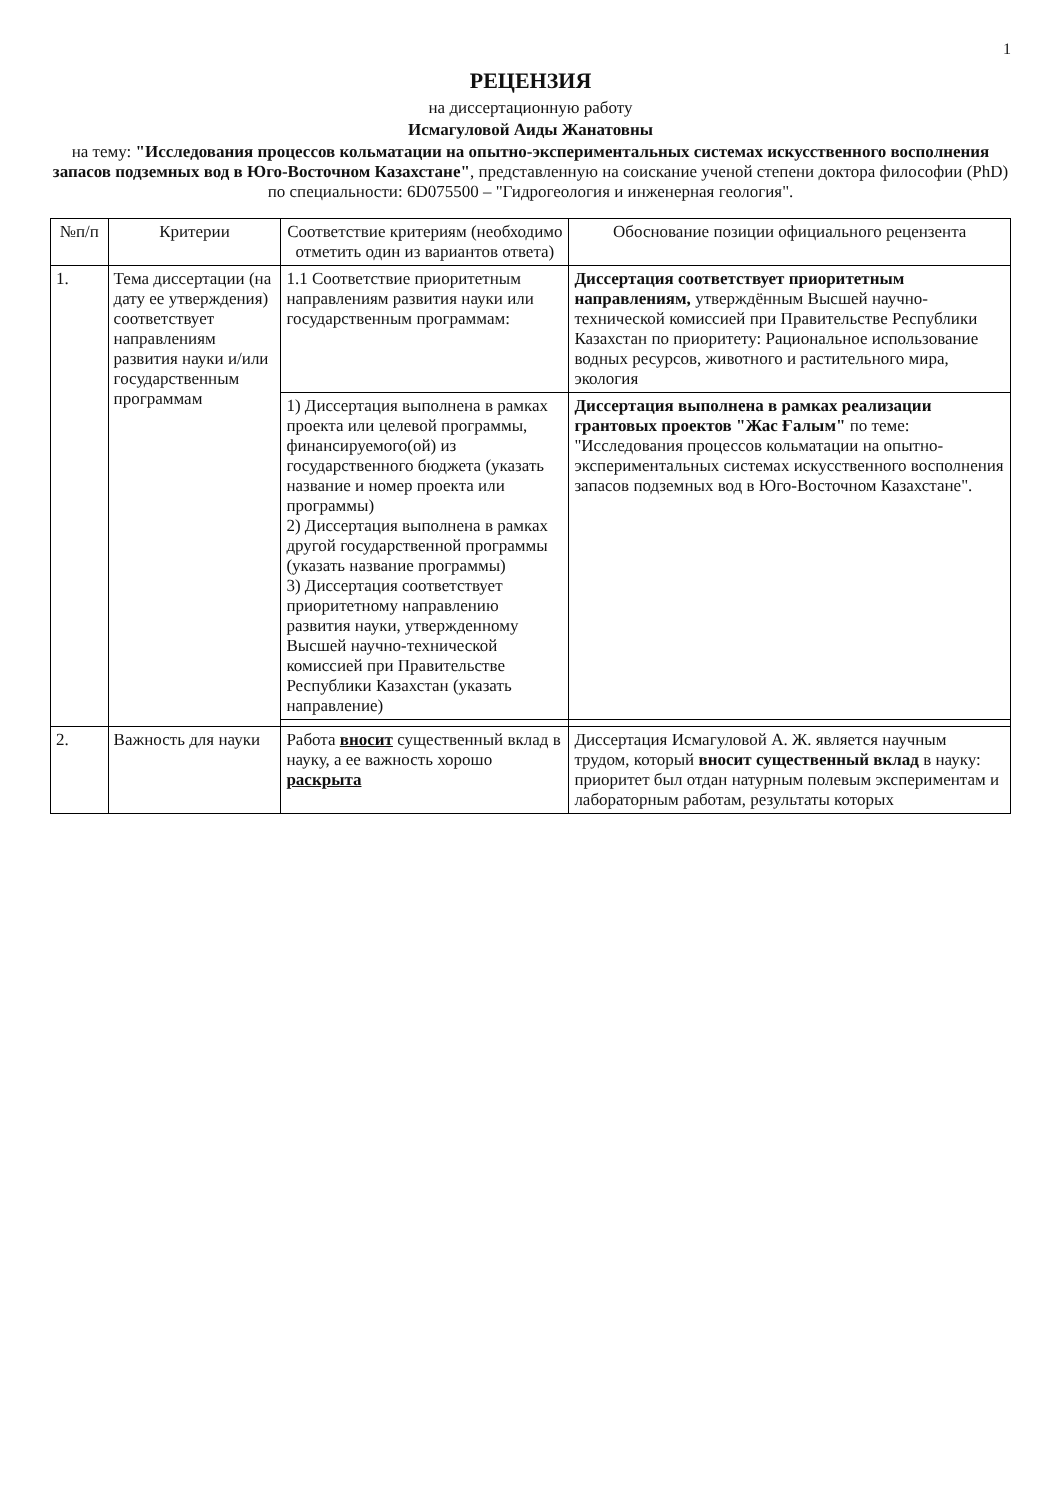1
РЕЦЕНЗИЯ
на диссертационную работу
Исмагуловой Аиды Жанатовны
на тему: "Исследования процессов кольматации на опытно-экспериментальных системах искусственного восполнения запасов подземных вод в Юго-Восточном Казахстане", представленную на соискание ученой степени доктора философии (PhD) по специальности: 6D075500 – "Гидрогеология и инженерная геология".
| №п/п | Критерии | Соответствие критериям (необходимо отметить один из вариантов ответа) | Обоснование позиции официального рецензента |
| --- | --- | --- | --- |
| 1. | Тема диссертации (на дату ее утверждения) соответствует направлениям развития науки и/или государственным программам | 1.1 Соответствие приоритетным направлениям развития науки или государственным программам: | Диссертация соответствует приоритетным направлениям, утверждённым Высшей научно-технической комиссией при Правительстве Республики Казахстан по приоритету: Рациональное использование водных ресурсов, животного и растительного мира, экология |
| | | 1) Диссертация выполнена в рамках проекта или целевой программы, финансируемого(ой) из государственного бюджета (указать название и номер проекта или программы) 2) Диссертация выполнена в рамках другой государственной программы (указать название программы) 3) Диссертация соответствует приоритетному направлению развития науки, утвержденному Высшей научно-технической комиссией при Правительстве Республики Казахстан (указать направление) | Диссертация выполнена в рамках реализации грантовых проектов "Жас Ғалым" по теме: "Исследования процессов кольматации на опытно-экспериментальных системах искусственного восполнения запасов подземных вод в Юго-Восточном Казахстане". |
| 2. | Важность для науки | Работа вносит существенный вклад в науку, а ее важность хорошо раскрыта | Диссертация Исмагуловой А. Ж. является научным трудом, который вносит существенный вклад в науку: приоритет был отдан натурным полевым экспериментам и лабораторным работам, результаты которых |